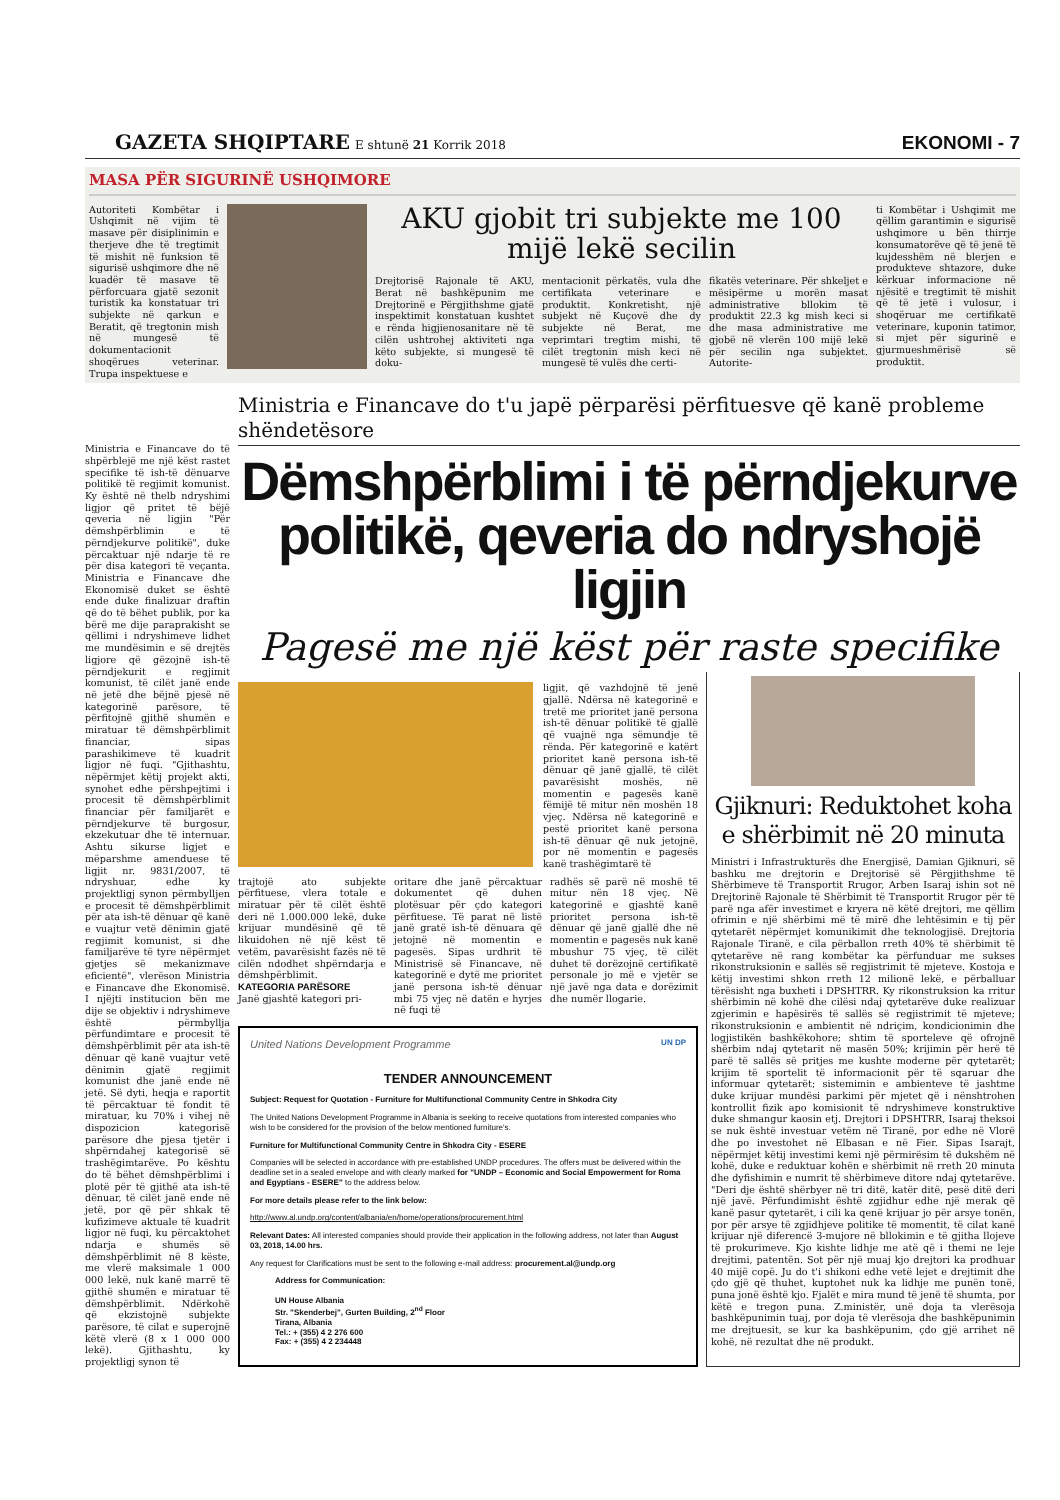GAZETA SHQIPTARE
E shtunë 21 Korrik 2018
EKONOMI - 7
MASA PËR SIGURINË USHQIMORE
Autoriteti Kombëtar i Ushqimit në vijim të masave për disiplinimin e therjeve dhe të tregtimit të mishit në funksion të sigurisë ushqimore dhe në kuadër të masave të përforcuara gjatë sezonit turistik ka konstatuar tri subjekte në qarkun e Beratit, që tregtonin mish në mungesë të dokumentacionit shoqërues veterinar. Trupa inspektuese e
AKU gjobit tri subjekte me 100 mijë lekë secilin
Drejtorisë Rajonale të AKU, Berat në bashkëpunim me Drejtorinë e Përgjithshme gjatë inspektimit konstatuan kushtet e rënda higjienosanitare në të cilën ushtrohej aktiviteti nga këto subjekte, si mungesë të doku-
mentacionit përkatës, vula dhe certifikata veterinare e produktit. Konkretisht, një subjekt në Kuçovë dhe dy subjekte në Berat, me veprimtari tregtim mishi, të cilët tregtonin mish keci në mungesë të vulës dhe certi-
fikatës veterinare. Për shkeljet e mësipërme u morën masat administrative bllokim të produktit 22.3 kg mish keci si dhe masa administrative me gjobë në vlerën 100 mijë lekë për secilin nga subjektet. Autorite-
ti Kombëtar i Ushqimit me qëllim garantimin e sigurisë ushqimore u bën thirrje konsumatorëve që të jenë të kujdesshëm në blerjen e produkteve shtazore, duke kërkuar informacione në njësitë e tregtimit të mishit që të jetë i vulosur, i shoqëruar me certifikatë veterinare, kuponin tatimor, si mjet për sigurinë e gjurmueshmërisë së produktit.
Ministria e Financave do të shpërblejë me një këst rastet specifike të ish-të dënuarve politikë të regjimit komunist. Ky është në thelb ndryshimi ligjor që pritet të bëjë qeveria në ligjin "Për dëmshpërblimin e të përndjekurve politikë", duke përcaktuar një ndarje të re për disa kategori të veçanta. Ministria e Financave dhe Ekonomisë duket se është ende duke finalizuar draftin që do të bëhet publik, por ka bërë me dije paraprakisht se qëllimi i ndryshimeve lidhet me mundësimin e së drejtës ligjore që gëzojnë ish-të përndjekurit e regjimit komunist, të cilët janë ende në jetë dhe bëjnë pjesë në kategorinë parësore, të përfitojnë gjithë shumën e miratuar të dëmshpërblimit financiar, sipas parashikimeve të kuadrit ligjor në fuqi. "Gjithashtu, nëpërmjet këtij projekt akti, synohet edhe përshpejtimi i procesit të dëmshpërblimit financiar për familjarët e përndjekurve të burgosur, ekzekutuar dhe të internuar. Ashtu sikurse ligjet e mëparshme amenduese të ligjit nr. 9831/2007, të ndryshuar, edhe ky projektligj synon përmbylljen e procesit të dëmshpërblimit për ata ish-të dënuar që kanë e vuajtur vetë dënimin gjatë regjimit komunist, si dhe familjarëve të tyre nëpërmjet gjetjes së mekanizmave eficientë", vlerëson Ministria e Financave dhe Ekonomisë. I njëjti institucion bën me dije se objektiv i ndryshimeve është përmbyllja përfundimtare e procesit të dëmshpërblimit për ata ish-të dënuar që kanë vuajtur vetë dënimin gjatë regjimit komunist dhe janë ende në jetë. Së dyti, heqja e raportit të përcaktuar të fondit të miratuar, ku 70% i vihej në dispozicion kategorisë parësore dhe pjesa tjetër i shpërndahej kategorisë së trashëgimtarëve. Po kështu do të bëhet dëmshpërblimi i plotë për të gjithë ata ish-të dënuar, të cilët janë ende në jetë, por që për shkak të kufizimeve aktuale të kuadrit ligjor në fuqi, ku përcaktohet ndarja e shumës së dëmshpërblimit në 8 këste, me vlerë maksimale 1 000 000 lekë, nuk kanë marrë të gjithë shumën e miratuar të dëmshpërblimit. Ndërkohë që ekzistojnë subjekte parësore, të cilat e superojnë këtë vlerë (8 x 1 000 000 lekë). Gjithashtu, ky projektligj synon të
Ministria e Financave do t'u japë përparësi përfituesve që kanë probleme shëndetësore
Dëmshpërblimi i të përndjekurve politikë, qeveria do ndryshojë ligjin
Pagesë me një këst për raste specifike
ligjit, që vazhdojnë të jenë gjallë. Ndërsa në kategorinë e tretë me prioritet janë persona ish-të dënuar politikë të gjallë që vuajnë nga sëmundje të rënda. Për kategorinë e katërt prioritet kanë persona ish-të dënuar që janë gjallë, të cilët pavarësisht moshës, në momentin e pagesës kanë fëmijë të mitur nën moshën 18 vjeç. Ndërsa në kategorinë e pestë prioritet kanë persona ish-të dënuar që nuk jetojnë, por në momentin e pagesës kanë trashëgimtarë të
trajtojë ato subjekte përfituese, vlera totale e miratuar për të cilët është deri në 1.000.000 lekë, duke krijuar mundësinë që të likuidohen në një këst të vetëm, pavarësisht fazës në të cilën ndodhet shpërndarja e dëmshpërblimit.
KATEGORIA PARËSORE
Janë gjashtë kategori pri-
oritare dhe janë përcaktuar dokumentet që duhen plotësuar për çdo kategori përfituese. Të parat në listë janë gratë ish-të dënuara që jetojnë në momentin e pagesës. Sipas urdhrit të Ministrisë së Financave, në kategorinë e dytë me prioritet janë persona ish-të dënuar mbi 75 vjeç në datën e hyrjes në fuqi të
radhës së parë në moshë të mitur nën 18 vjeç. Në kategorinë e gjashtë kanë prioritet persona ish-të dënuar që janë gjallë dhe në momentin e pagesës nuk kanë mbushur 75 vjeç, të cilët duhet të dorëzojnë certifikatë personale jo më e vjetër se një javë nga data e dorëzimit dhe numër llogarie.
United Nations Development Programme UN DP
TENDER ANNOUNCEMENT
Subject: Request for Quotation - Furniture for Multifunctional Community Centre in Shkodra City
The United Nations Development Programme in Albania is seeking to receive quotations from interested companies who wish to be considered for the provision of the below mentioned furniture's.
Furniture for Multifunctional Community Centre in Shkodra City - ESERE
Companies will be selected in accordance with pre-established UNDP procedures. The offers must be delivered within the deadline set in a sealed envelope and with clearly marked for "UNDP – Economic and Social Empowerment for Roma and Egyptians - ESERE" to the address below.
For more details please refer to the link below:
http://www.al.undp.org/content/albania/en/home/operations/procurement.html
Relevant Dates: All interested companies should provide their application in the following address, not later than August 03, 2018, 14.00 hrs.
Any request for Clarifications must be sent to the following e-mail address: procurement.al@undp.org
Address for Communication:
UN House Albania
Str. "Skenderbej", Gurten Building, 2<sup>nd</sup> Floor
Tirana, Albania
Tel.: + (355) 4 2 276 600
Fax: + (355) 4 2 234448
Gjiknuri: Reduktohet koha e shërbimit në 20 minuta
Ministri i Infrastrukturës dhe Energjisë, Damian Gjiknuri, së bashku me drejtorin e Drejtorisë së Përgjithshme të Shërbimeve të Transportit Rrugor, Arben Isaraj ishin sot në Drejtorinë Rajonale të Shërbimit të Transportit Rrugor për të parë nga afër investimet e kryera në këtë drejtori, me qëllim ofrimin e një shërbimi më të mirë dhe lehtësimin e tij për qytetarët nëpërmjet komunikimit dhe teknologjisë. Drejtoria Rajonale Tiranë, e cila përballon rreth 40% të shërbimit të qytetarëve në rang kombëtar ka përfunduar me sukses rikonstruksionin e sallës së regjistrimit të mjeteve. Kostoja e këtij investimi shkon rreth 12 milionë lekë, e përballuar tërësisht nga buxheti i DPSHTRR. Ky rikonstruksion ka rritur shërbimin në kohë dhe cilësi ndaj qytetarëve duke realizuar zgjerimin e hapësirës të sallës së regjistrimit të mjeteve; rikonstruksionin e ambientit në ndriçim, kondicionimin dhe logjistikën bashkëkohore; shtim të sporteleve që ofrojnë shërbim ndaj qytetarit në masën 50%; krijimin për herë të parë të sallës së pritjes me kushte moderne për qytetarët; krijim të sportelit të informacionit për të sqaruar dhe informuar qytetarët; sistemimin e ambienteve të jashtme duke krijuar mundësi parkimi për mjetet që i nënshtrohen kontrollit fizik apo komisionit të ndryshimeve konstruktive duke shmangur kaosin etj. Drejtori i DPSHTRR, Isaraj theksoi se nuk është investuar vetëm në Tiranë, por edhe në Vlorë dhe po investohet në Elbasan e në Fier. Sipas Isarajt, nëpërmjet këtij investimi kemi një përmirësim të dukshëm në kohë, duke e reduktuar kohën e shërbimit në rreth 20 minuta dhe dyfishimin e numrit të shërbimeve ditore ndaj qytetarëve. "Deri dje është shërbyer në tri ditë, katër ditë, pesë ditë deri një javë. Përfundimisht është zgjidhur edhe një merak që kanë pasur qytetarët, i cili ka qenë krijuar jo për arsye tonën, por për arsye të zgjidhjeve politike të momentit, të cilat kanë krijuar një diferencë 3-mujore në bllokimin e të gjitha llojeve të prokurimeve. Kjo kishte lidhje me atë që i themi ne leje drejtimi, patentën. Sot për një muaj kjo drejtori ka prodhuar 40 mijë copë. Ju do t'i shikoni edhe vetë lejet e drejtimit dhe çdo gjë që thuhet, kuptohet nuk ka lidhje me punën tonë, puna jonë është kjo. Fjalët e mira mund të jenë të shumta, por këtë e tregon puna. Z.ministër, unë doja ta vlerësoja bashkëpunimin tuaj, por doja të vlerësoja dhe bashkëpunimin me drejtuesit, se kur ka bashkëpunim, çdo gjë arrihet në kohë, në rezultat dhe në produkt.